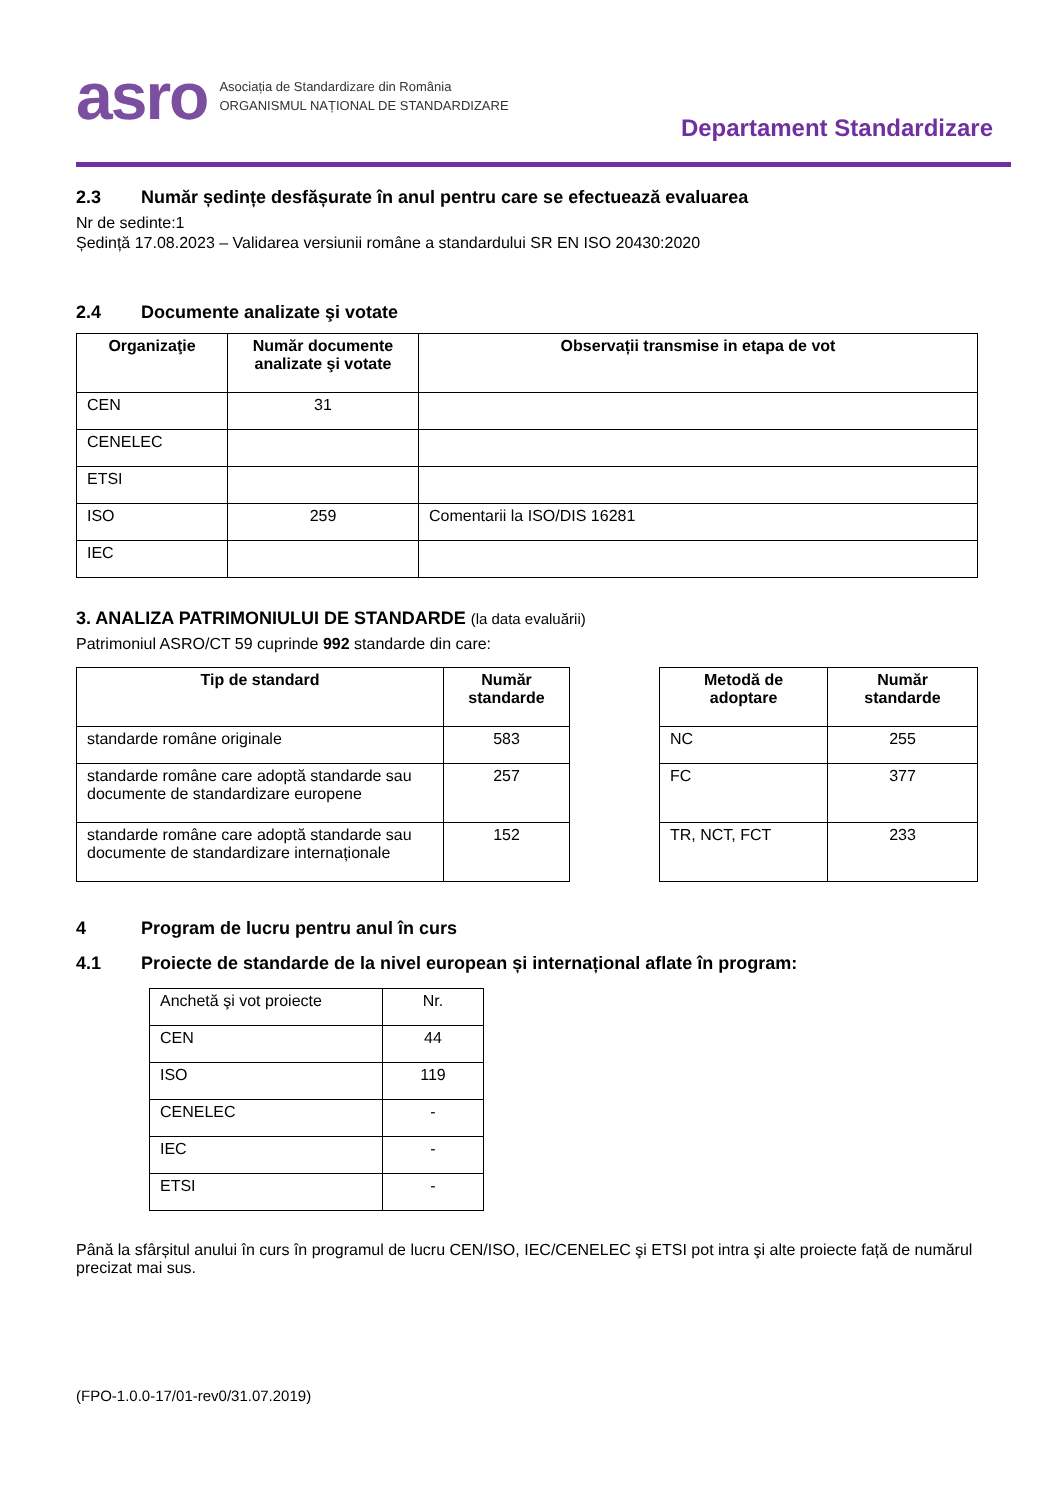asro
Asociația de Standardizare din România
ORGANISMUL NAȚIONAL DE STANDARDIZARE
Departament Standardizare
2.3 Număr ședințe desfășurate în anul pentru care se efectuează evaluarea
Nr de sedinte:1
Ședință 17.08.2023 – Validarea versiunii române a standardului SR EN ISO 20430:2020
2.4 Documente analizate şi votate
| Organizaţie | Număr documente analizate şi votate | Observații transmise in etapa de vot |
| --- | --- | --- |
| CEN | 31 | |
| CENELEC | | |
| ETSI | | |
| ISO | 259 | Comentarii la ISO/DIS 16281 |
| IEC | | |
3. ANALIZA PATRIMONIULUI DE STANDARDE (la data evaluării)
Patrimoniul ASRO/CT 59 cuprinde 992 standarde din care:
| Tip de standard | Număr standarde |
| --- | --- |
| standarde române originale | 583 |
| standarde române care adoptă standarde sau documente de standardizare europene | 257 |
| standarde române care adoptă standarde sau documente de standardizare internaționale | 152 |
| Metodă de adoptare | Număr standarde |
| --- | --- |
| NC | 255 |
| FC | 377 |
| TR, NCT, FCT | 233 |
4 Program de lucru pentru anul în curs
4.1 Proiecte de standarde de la nivel european și internațional aflate în program:
| Anchetă şi vot proiecte | Nr. |
| CEN | 44 |
| ISO | 119 |
| CENELEC | - |
| IEC | - |
| ETSI | - |
Până la sfârșitul anului în curs în programul de lucru CEN/ISO, IEC/CENELEC şi ETSI pot intra şi alte proiecte față de numărul precizat mai sus.
(FPO-1.0.0-17/01-rev0/31.07.2019)